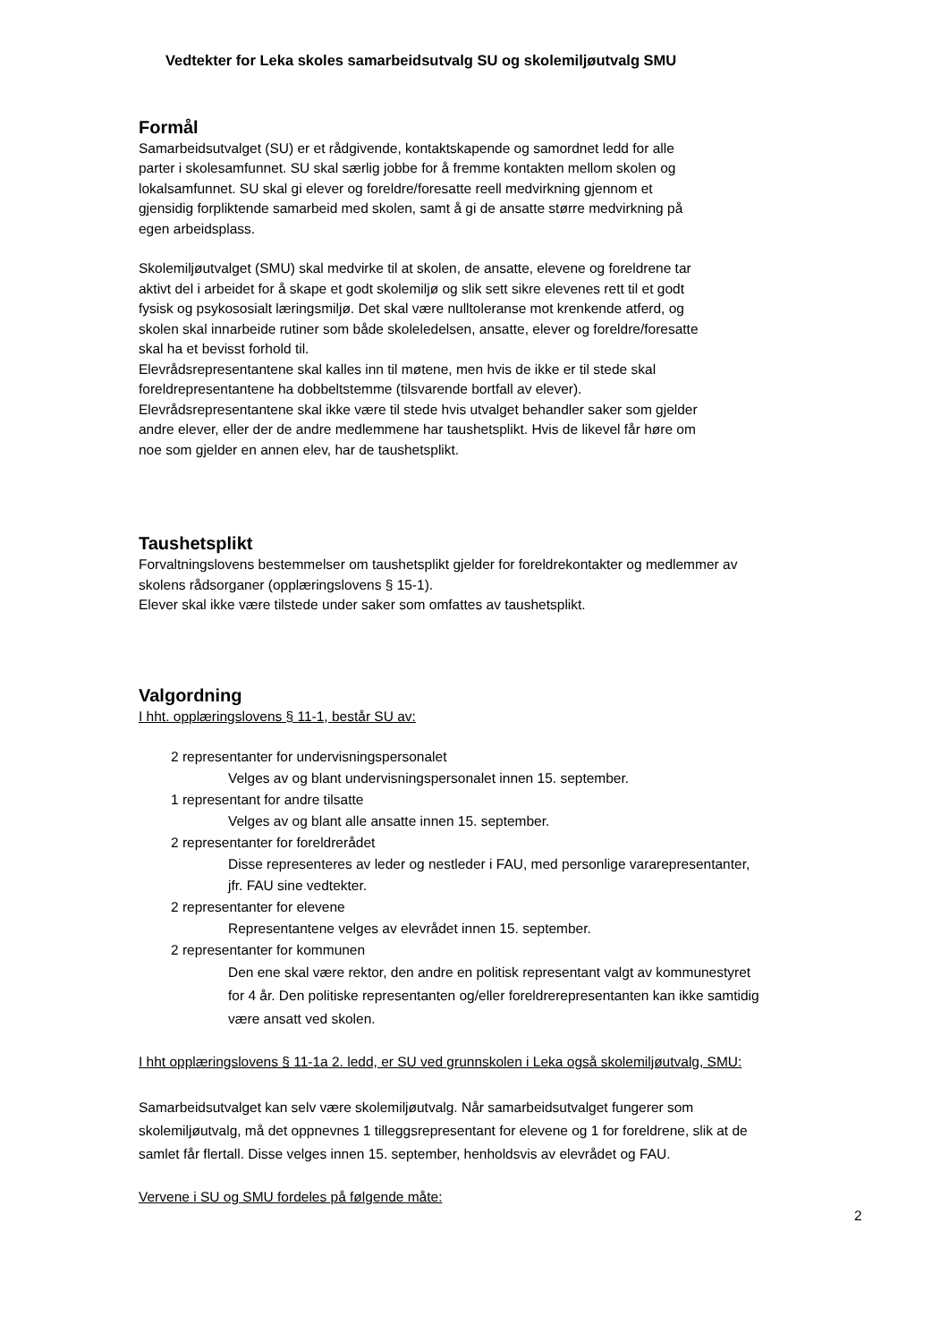Vedtekter for Leka skoles samarbeidsutvalg SU og skolemiljøutvalg SMU
Formål
Samarbeidsutvalget (SU) er et rådgivende, kontaktskapende og samordnet ledd for alle
parter i skolesamfunnet. SU skal særlig jobbe for å fremme kontakten mellom skolen og
lokalsamfunnet. SU skal gi elever og foreldre/foresatte reell medvirkning gjennom et
gjensidig forpliktende samarbeid med skolen, samt å gi de ansatte større medvirkning på
egen arbeidsplass.
Skolemiljøutvalget (SMU) skal medvirke til at skolen, de ansatte, elevene og foreldrene tar
aktivt del i arbeidet for å skape et godt skolemiljø og slik sett sikre elevenes rett til et godt
fysisk og psykososialt læringsmiljø. Det skal være nulltoleranse mot krenkende atferd, og
skolen skal innarbeide rutiner som både skoleledelsen, ansatte, elever og foreldre/foresatte
skal ha et bevisst forhold til.
Elevrådsrepresentantene skal kalles inn til møtene, men hvis de ikke er til stede skal
foreldrepresentantene ha dobbeltstemme (tilsvarende bortfall av elever).
Elevrådsrepresentantene skal ikke være til stede hvis utvalget behandler saker som gjelder
andre elever, eller der de andre medlemmene har taushetsplikt. Hvis de likevel får høre om
noe som gjelder en annen elev, har de taushetsplikt.
Taushetsplikt
Forvaltningslovens bestemmelser om taushetsplikt gjelder for foreldrekontakter og medlemmer av
skolens rådsorganer (opplæringslovens § 15-1).
Elever skal ikke være tilstede under saker som omfattes av taushetsplikt.
Valgordning
I hht. opplæringslovens § 11-1, består SU av:
2 representanter for undervisningspersonalet
Velges av og blant undervisningspersonalet innen 15. september.
1 representant for andre tilsatte
Velges av og blant alle ansatte innen 15. september.
2 representanter for foreldrerådet
Disse representeres av leder og nestleder i FAU, med personlige vararepresentanter,
jfr. FAU sine vedtekter.
2 representanter for elevene
Representantene velges av elevrådet innen 15. september.
2 representanter for kommunen
Den ene skal være rektor, den andre en politisk representant valgt av kommunestyret
for 4 år. Den politiske representanten og/eller foreldrerepresentanten kan ikke samtidig
være ansatt ved skolen.
I hht opplæringslovens § 11-1a 2. ledd, er SU ved grunnskolen i Leka også skolemiljøutvalg, SMU:
Samarbeidsutvalget kan selv være skolemiljøutvalg. Når samarbeidsutvalget fungerer som
skolemiljøutvalg, må det oppnevnes 1 tilleggsrepresentant for elevene og 1 for foreldrene, slik at de
samlet får flertall. Disse velges innen 15. september, henholdsvis av elevrådet og FAU.
Vervene i SU og SMU fordeles på følgende måte:
2